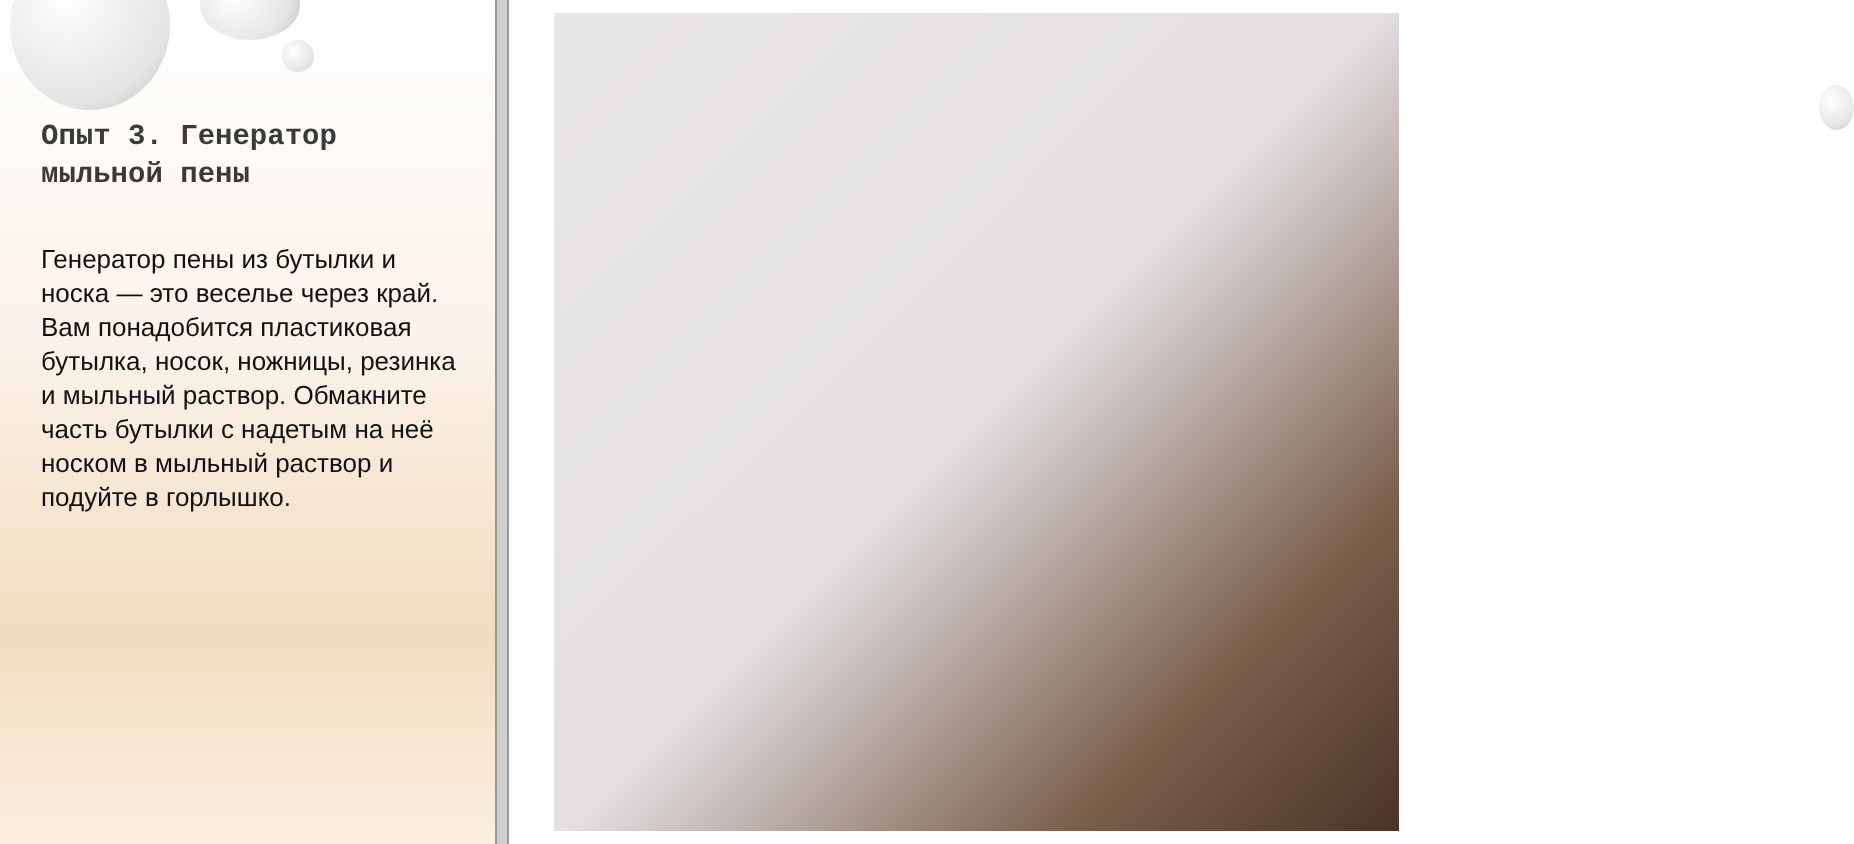Опыт 3. Генератор мыльной пены
Генератор пены из бутылки и носка — это веселье через край. Вам понадобится пластиковая бутылка, носок, ножницы, резинка и мыльный раствор. Обмакните часть бутылки с надетым на неё носком в мыльный раствор и подуйте в горлышко.